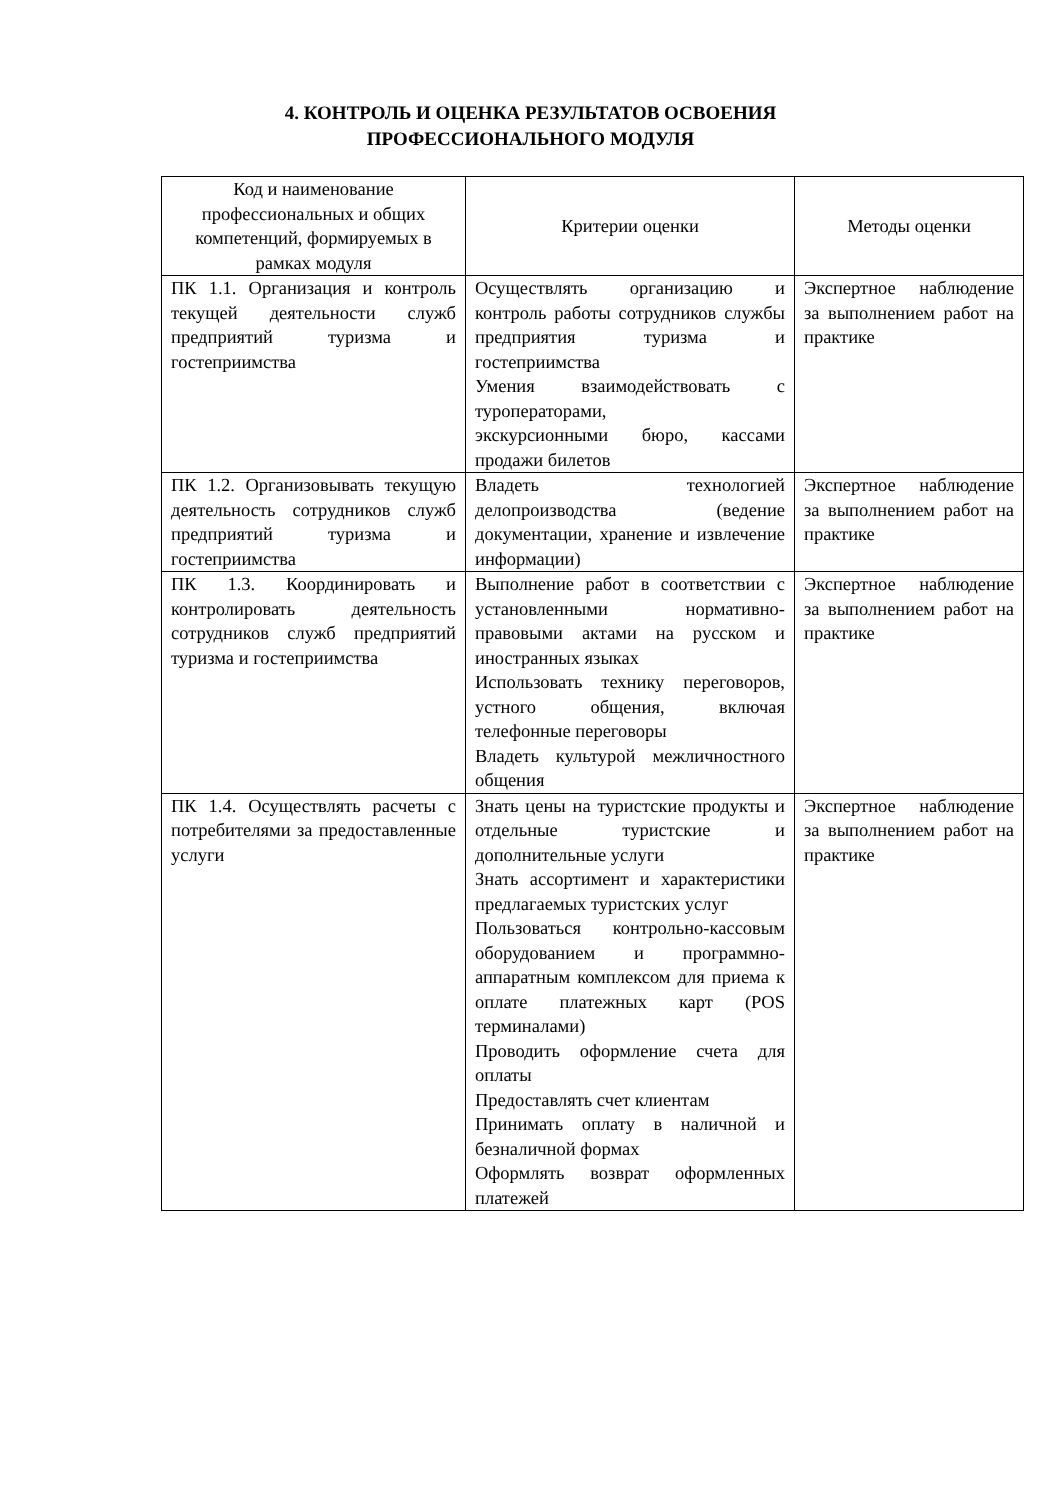4. КОНТРОЛЬ И ОЦЕНКА РЕЗУЛЬТАТОВ ОСВОЕНИЯ
ПРОФЕССИОНАЛЬНОГО МОДУЛЯ
| Код и наименование профессиональных и общих компетенций, формируемых в рамках модуля | Критерии оценки | Методы оценки |
| --- | --- | --- |
| ПК 1.1. Организация и контроль текущей деятельности служб предприятий туризма и гостеприимства | Осуществлять организацию и контроль работы сотрудников службы предприятия туризма и гостеприимства Умения взаимодействовать с туроператорами, экскурсионными бюро, кассами продажи билетов | Экспертное наблюдение за выполнением работ на практике |
| ПК 1.2. Организовывать текущую деятельность сотрудников служб предприятий туризма и гостеприимства | Владеть технологией делопроизводства (ведение документации, хранение и извлечение информации) | Экспертное наблюдение за выполнением работ на практике |
| ПК 1.3. Координировать и контролировать деятельность сотрудников служб предприятий туризма и гостеприимства | Выполнение работ в соответствии с установленными нормативно-правовыми актами на русском и иностранных языках Использовать технику переговоров, устного общения, включая телефонные переговоры Владеть культурой межличностного общения | Экспертное наблюдение за выполнением работ на практике |
| ПК 1.4. Осуществлять расчеты с потребителями за предоставленные услуги | Знать цены на туристские продукты и отдельные туристские и дополнительные услуги Знать ассортимент и характеристики предлагаемых туристских услуг Пользоваться контрольно-кассовым оборудованием и программно-аппаратным комплексом для приема к оплате платежных карт (POS терминалами) Проводить оформление счета для оплаты Предоставлять счет клиентам Принимать оплату в наличной и безналичной формах Оформлять возврат оформленных платежей | Экспертное наблюдение за выполнением работ на практике |